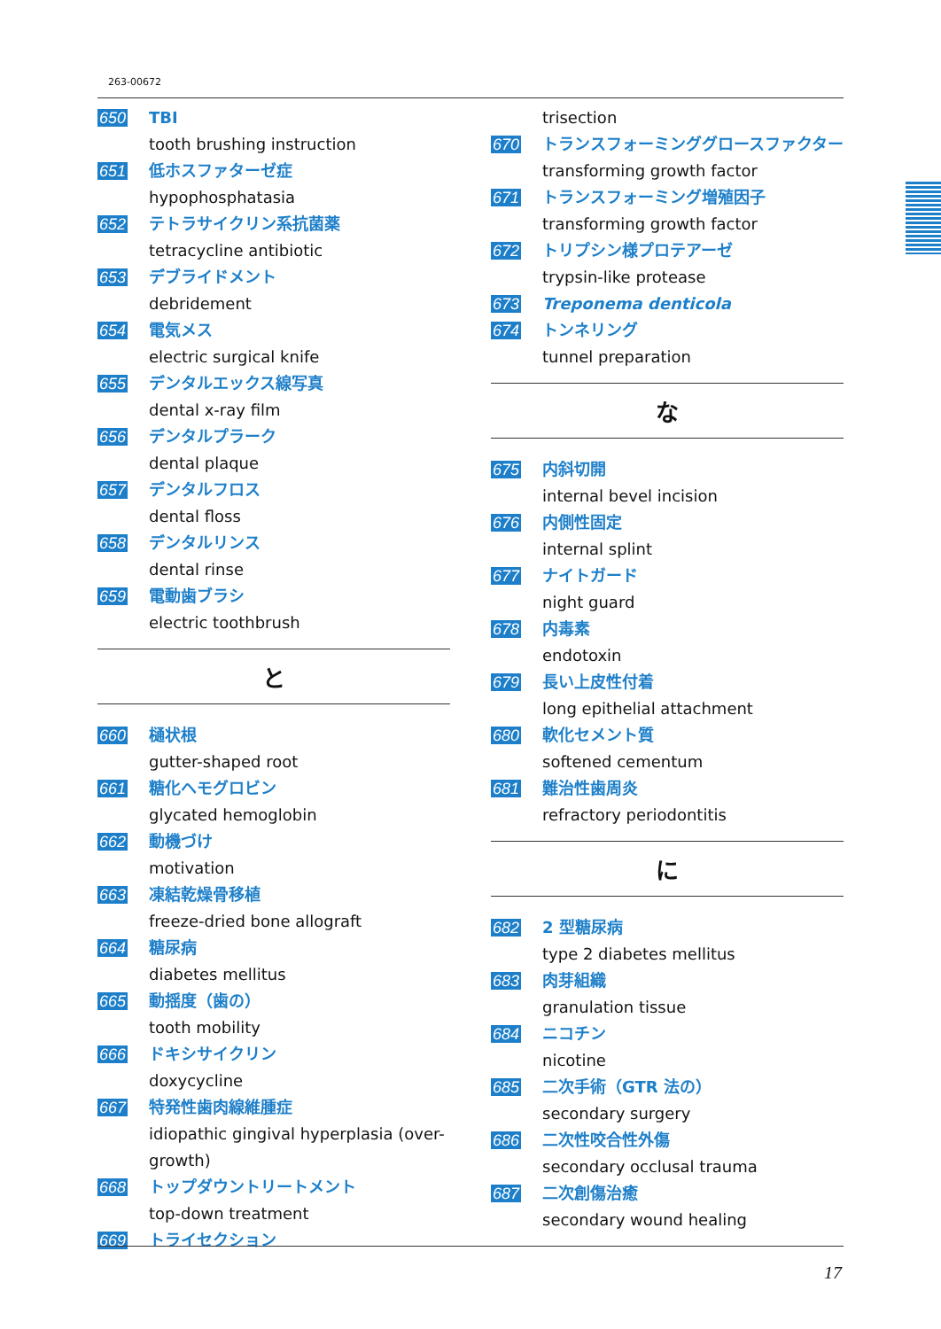263-00672
650 TBI
tooth brushing instruction
651 低ホスファターゼ症
hypophosphatasia
652 テトラサイクリン系抗菌薬
tetracycline antibiotic
653 デブライドメント
debridement
654 電気メス
electric surgical knife
655 デンタルエックス線写真
dental x-ray film
656 デンタルプラーク
dental plaque
657 デンタルフロス
dental floss
658 デンタルリンス
dental rinse
659 電動歯ブラシ
electric toothbrush
と
660 樋状根
gutter-shaped root
661 糖化ヘモグロビン
glycated hemoglobin
662 動機づけ
motivation
663 凍結乾燥骨移植
freeze-dried bone allograft
664 糖尿病
diabetes mellitus
665 動揺度（歯の）
tooth mobility
666 ドキシサイクリン
doxycycline
667 特発性歯肉線維腫症
idiopathic gingival hyperplasia (over-growth)
668 トップダウントリートメント
top-down treatment
669 トライセクション
trisection
670 トランスフォーミンググロースファクター
transforming growth factor
671 トランスフォーミング増殖因子
transforming growth factor
672 トリプシン様プロテアーゼ
trypsin-like protease
673 Treponema denticola
674 トンネリング
tunnel preparation
な
675 内斜切開
internal bevel incision
676 内側性固定
internal splint
677 ナイトガード
night guard
678 内毒素
endotoxin
679 長い上皮性付着
long epithelial attachment
680 軟化セメント質
softened cementum
681 難治性歯周炎
refractory periodontitis
に
682 2 型糖尿病
type 2 diabetes mellitus
683 肉芽組織
granulation tissue
684 ニコチン
nicotine
685 二次手術（GTR 法の）
secondary surgery
686 二次性咬合性外傷
secondary occlusal trauma
687 二次創傷治癒
secondary wound healing
17